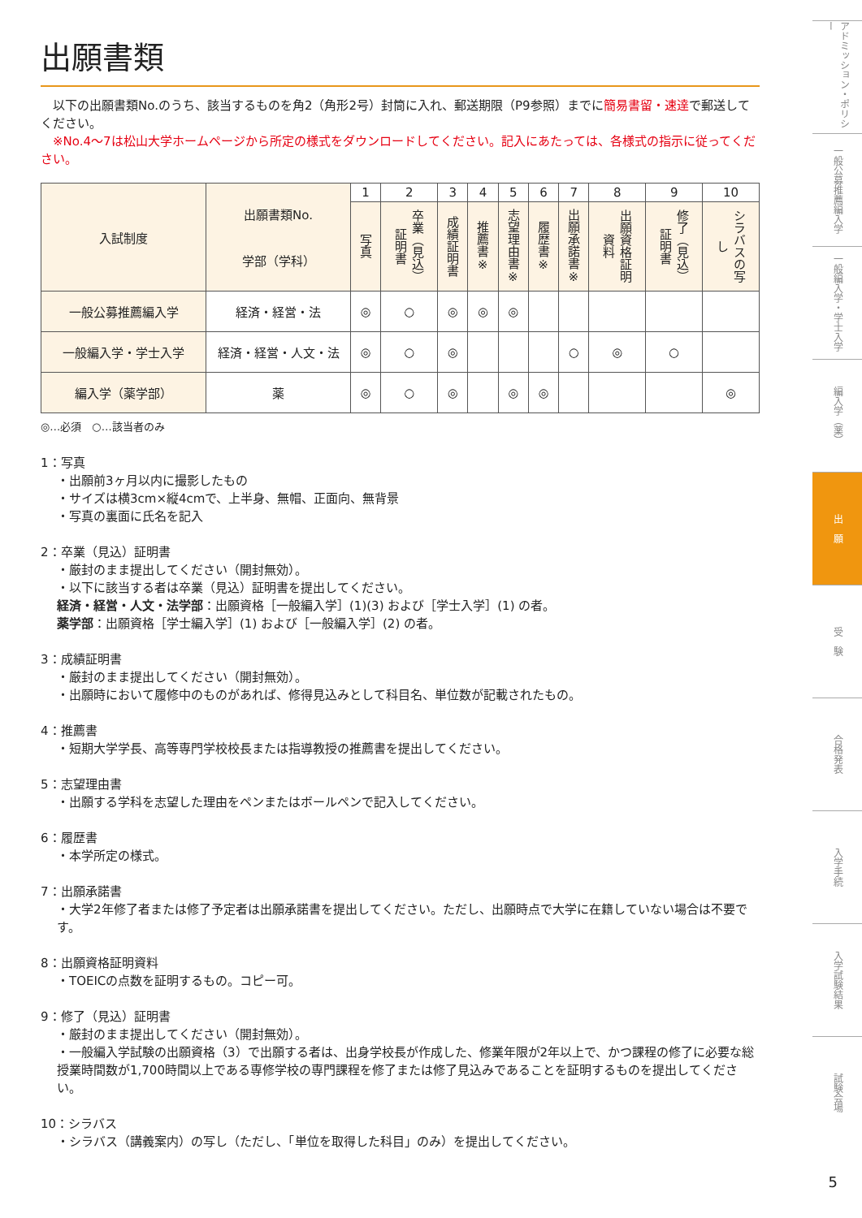出願書類
　以下の出願書類No.のうち、該当するものを角2（角形2号）封筒に入れ、郵送期限（P9参照）までに簡易書留・速達で郵送してください。
　※No.4〜7は松山大学ホームページから所定の様式をダウンロードしてください。記入にあたっては、各様式の指示に従ってください。
| 入試制度 | 出願書類No. 学部（学科） | 1 | 2 | 3 | 4 | 5 | 6 | 7 | 8 | 9 | 10 |
| --- | --- | --- | --- | --- | --- | --- | --- | --- | --- | --- | --- |
| | | 写真 | 卒業（見込）証明書 | 成績証明書 | 推薦書※ | 志望理由書※ | 履歴書※ | 出願承諾書※ | 出願資格証明資料 | 修了（見込）証明書 | シラバスの写し |
| 一般公募推薦編入学 | 経済・経営・法 | ◎ | ○ | ◎ | ◎ | ◎ | | | | | |
| 一般編入学・学士入学 | 経済・経営・人文・法 | ◎ | ○ | ◎ | | | | ○ | ◎ | ○ | |
| 編入学（薬学部） | 薬 | ◎ | ○ | ◎ | | ◎ | ◎ | | | | ◎ |
◎…必須　○…該当者のみ
1：写真
・出願前3ヶ月以内に撮影したもの
・サイズは横3cm×縦4cmで、上半身、無帽、正面向、無背景
・写真の裏面に氏名を記入
2：卒業（見込）証明書
・厳封のまま提出してください（開封無効）。
・以下に該当する者は卒業（見込）証明書を提出してください。
経済・経営・人文・法学部：出願資格［一般編入学］(1)(3) および［学士入学］(1) の者。
薬学部：出願資格［学士編入学］(1) および［一般編入学］(2) の者。
3：成績証明書
・厳封のまま提出してください（開封無効）。
・出願時において履修中のものがあれば、修得見込みとして科目名、単位数が記載されたもの。
4：推薦書
・短期大学学長、高等専門学校校長または指導教授の推薦書を提出してください。
5：志望理由書
・出願する学科を志望した理由をペンまたはボールペンで記入してください。
6：履歴書
・本学所定の様式。
7：出願承諾書
・大学2年修了者または修了予定者は出願承諾書を提出してください。ただし、出願時点で大学に在籍していない場合は不要です。
8：出願資格証明資料
・TOEICの点数を証明するもの。コピー可。
9：修了（見込）証明書
・厳封のまま提出してください（開封無効）。
・一般編入学試験の出願資格（3）で出願する者は、出身学校長が作成した、修業年限が2年以上で、かつ課程の修了に必要な総授業時間数が1,700時間以上である専修学校の専門課程を修了または修了見込みであることを証明するものを提出してください。
10：シラバス
・シラバス（講義案内）の写し（ただし、「単位を取得した科目」のみ）を提出してください。
アドミッション・ポリシー
一般公募推薦編入学
一般編入学・学士入学
編入学（薬）
出　願
受　験
合格発表
入学手続
入学試験結果
試験会場
5